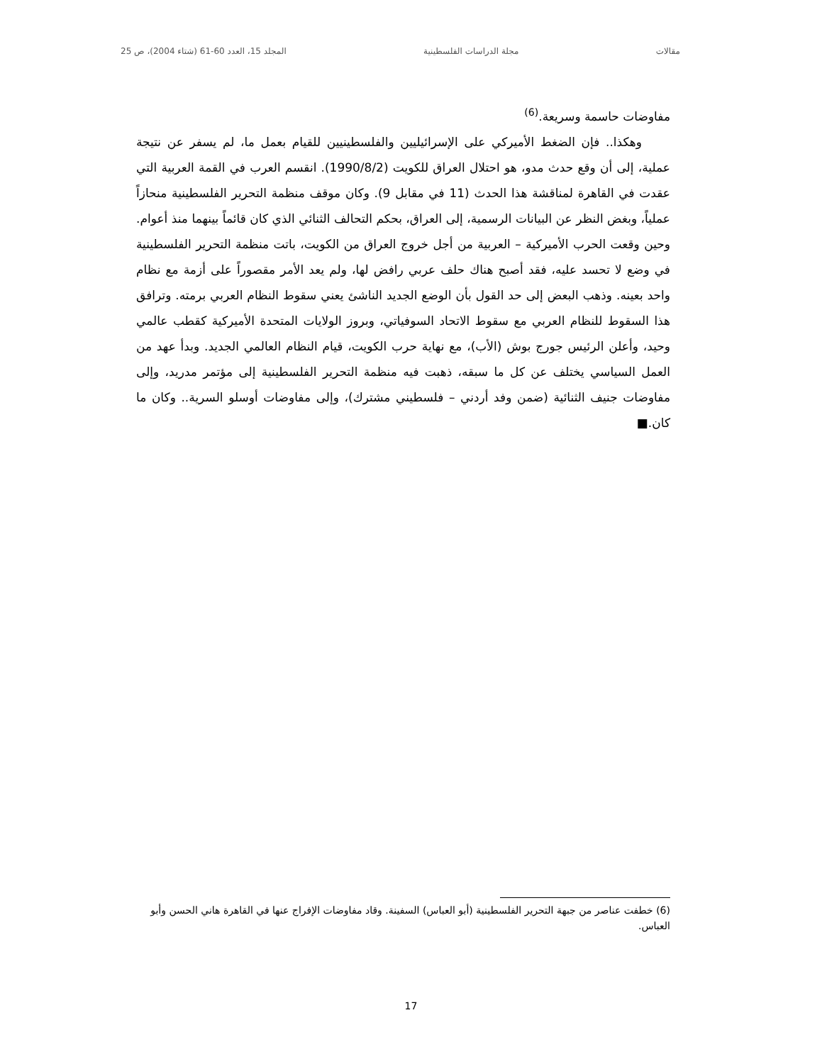مقالات مجلة الدراسات الفلسطينية المجلد 15، العدد 60-61 (شتاء 2004)، ص 25
مفاوضات حاسمة وسريعة.<sup>(6)</sup>
وهكذا.. فإن الضغط الأميركي على الإسرائيليين والفلسطينيين للقيام بعمل ما، لم يسفر عن نتيجة عملية، إلى أن وقع حدث مدو، هو احتلال العراق للكويت (1990/8/2). انقسم العرب في القمة العربية التي عقدت في القاهرة لمناقشة هذا الحدث (11 في مقابل 9). وكان موقف منظمة التحرير الفلسطينية منحازاً عملياً، وبغض النظر عن البيانات الرسمية، إلى العراق، بحكم التحالف الثنائي الذي كان قائماً بينهما منذ أعوام. وحين وقعت الحرب الأميركية – العربية من أجل خروج العراق من الكويت، باتت منظمة التحرير الفلسطينية في وضع لا تحسد عليه، فقد أصبح هناك حلف عربي رافض لها، ولم يعد الأمر مقصوراً على أزمة مع نظام واحد بعينه. وذهب البعض إلى حد القول بأن الوضع الجديد الناشئ يعني سقوط النظام العربي برمته. وترافق هذا السقوط للنظام العربي مع سقوط الاتحاد السوفياتي، وبروز الولايات المتحدة الأميركية كقطب عالمي وحيد، وأعلن الرئيس جورج بوش (الأب)، مع نهاية حرب الكويت، قيام النظام العالمي الجديد. وبدأ عهد من العمل السياسي يختلف عن كل ما سبقه، ذهبت فيه منظمة التحرير الفلسطينية إلى مؤتمر مدريد، وإلى مفاوضات جنيف الثنائية (ضمن وفد أردني – فلسطيني مشترك)، وإلى مفاوضات أوسلو السرية.. وكان ما كان.■
(6) خطفت عناصر من جبهة التحرير الفلسطينية (أبو العباس) السفينة. وقاد مفاوضات الإفراج عنها في القاهرة هاني الحسن وأبو العباس.
17